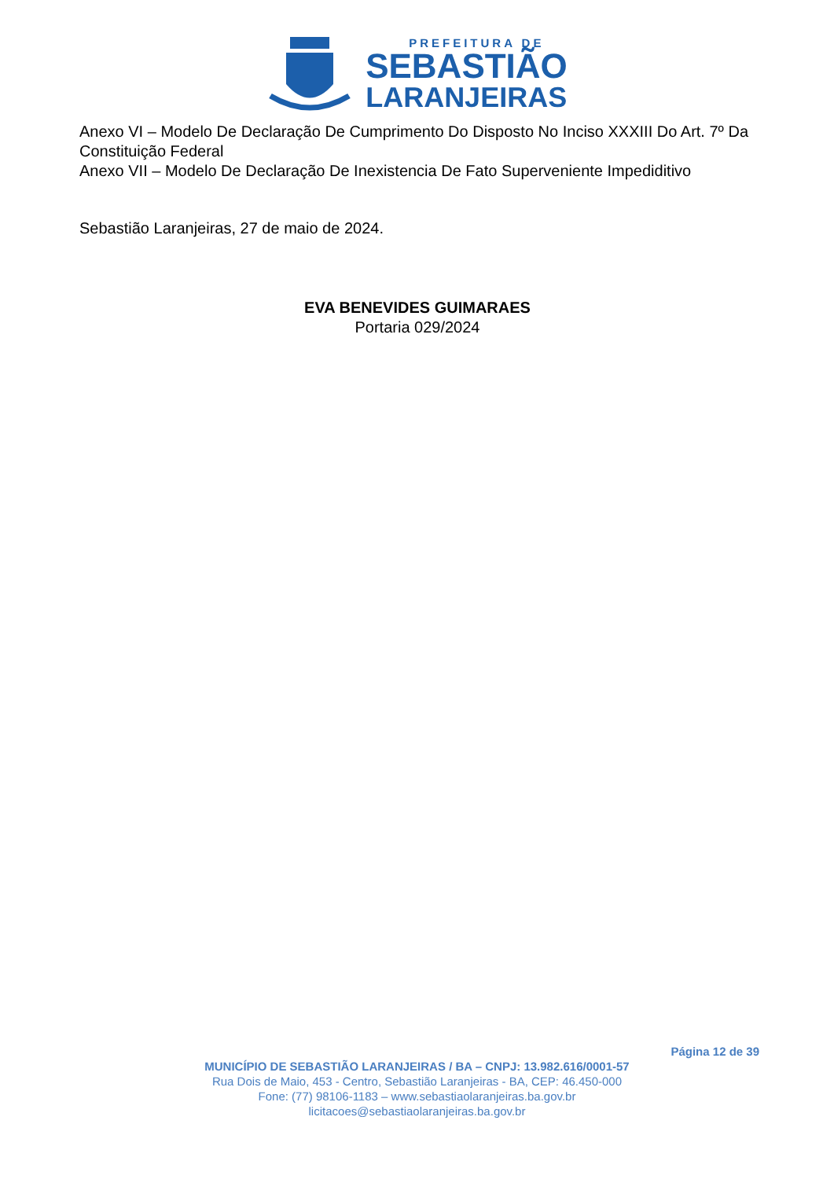PREFEITURA DE
SEBASTIÃO
LARANJEIRAS
Anexo VI – Modelo De Declaração De Cumprimento Do Disposto No Inciso XXXIII Do Art. 7º Da Constituição Federal
Anexo VII – Modelo De Declaração De Inexistencia De Fato Superveniente Impediditivo
Sebastião Laranjeiras, 27 de maio de 2024.
EVA BENEVIDES GUIMARAES
Portaria 029/2024
Página 12 de 39
MUNICÍPIO DE SEBASTIÃO LARANJEIRAS / BA – CNPJ: 13.982.616/0001-57
Rua Dois de Maio, 453 - Centro, Sebastião Laranjeiras - BA, CEP: 46.450-000
Fone: (77) 98106-1183 – www.sebastiaolaranjeiras.ba.gov.br
licitacoes@sebastiaolaranjeiras.ba.gov.br